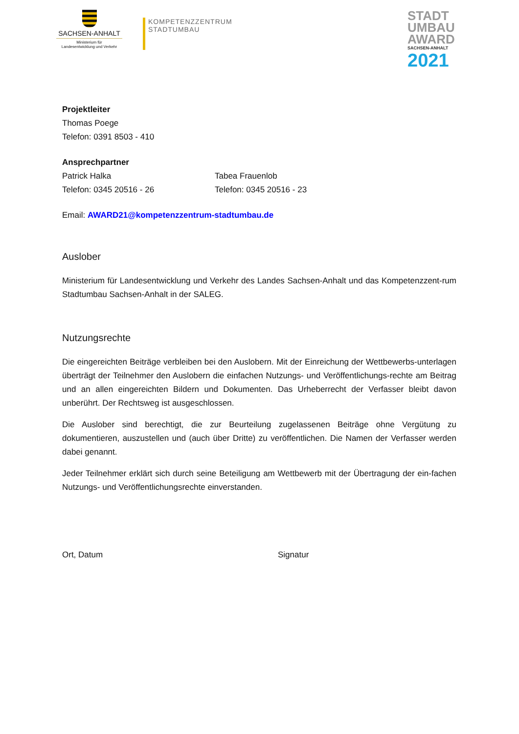SACHSEN-ANHALT
Ministerium für
Landesentwicklung und Verkehr
KOMPETENZZENTRUM
STADTUMBAU
STADT
UMBAU
AWARD
SACHSEN-ANHALT
2021
Projektleiter
Thomas Poege
Telefon: 0391 8503 - 410
Ansprechpartner
Patrick Halka
Telefon: 0345 20516 - 26
Tabea Frauenlob
Telefon: 0345 20516 - 23
Email: AWARD21@kompetenzzentrum-stadtumbau.de
Auslober
Ministerium für Landesentwicklung und Verkehr des Landes Sachsen-Anhalt und das Kompetenzzent-rum Stadtumbau Sachsen-Anhalt in der SALEG.
Nutzungsrechte
Die eingereichten Beiträge verbleiben bei den Auslobern. Mit der Einreichung der Wettbewerbs-unterlagen überträgt der Teilnehmer den Auslobern die einfachen Nutzungs- und Veröffentlichungs-rechte am Beitrag und an allen eingereichten Bildern und Dokumenten. Das Urheberrecht der Verfasser bleibt davon unberührt. Der Rechtsweg ist ausgeschlossen.
Die Auslober sind berechtigt, die zur Beurteilung zugelassenen Beiträge ohne Vergütung zu dokumentieren, auszustellen und (auch über Dritte) zu veröffentlichen. Die Namen der Verfasser werden dabei genannt.
Jeder Teilnehmer erklärt sich durch seine Beteiligung am Wettbewerb mit der Übertragung der ein-fachen Nutzungs- und Veröffentlichungsrechte einverstanden.
Ort, Datum Signatur